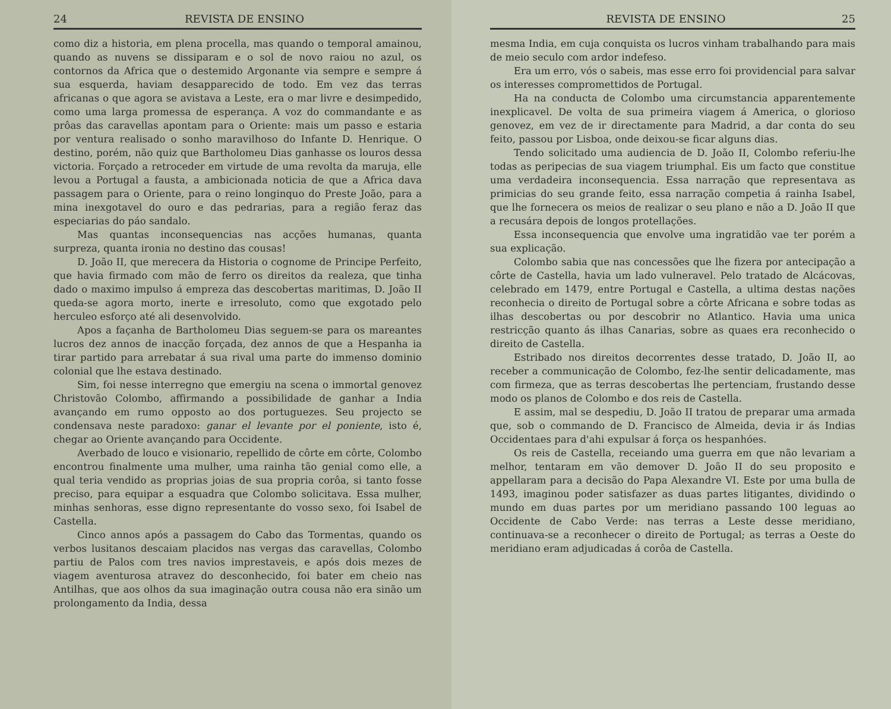24 REVISTA DE ENSINO
como diz a historia, em plena procella, mas quando o temporal amainou, quando as nuvens se dissiparam e o sol de novo raiou no azul, os contornos da Africa que o destemido Argonante via sempre e sempre á sua esquerda, haviam desapparecido de todo. Em vez das terras africanas o que agora se avistava a Leste, era o mar livre e desimpedido, como uma larga promessa de esperança. A voz do commandante e as prôas das caravellas apontam para o Oriente: mais um passo e estaria por ventura realisado o sonho maravilhoso do Infante D. Henrique. O destino, porém, não quiz que Bartholomeu Dias ganhasse os louros dessa victoria. Forçado a retroceder em virtude de uma revolta da maruja, elle levou a Portugal a fausta, a ambicionada noticia de que a Africa dava passagem para o Oriente, para o reino longinquo do Preste João, para a mina inexgotavel do ouro e das pedrarias, para a região feraz das especiarias do páo sandalo.
Mas quantas inconsequencias nas acções humanas, quanta surpreza, quanta ironia no destino das cousas!
D. João II, que merecera da Historia o cognome de Principe Perfeito, que havia firmado com mão de ferro os direitos da realeza, que tinha dado o maximo impulso á empreza das descobertas maritimas, D. João II queda-se agora morto, inerte e irresoluto, como que exgotado pelo herculeo esforço até ali desenvolvido.
Apos a façanha de Bartholomeu Dias seguem-se para os mareantes lucros dez annos de inacção forçada, dez annos de que a Hespanha ia tirar partido para arrebatar á sua rival uma parte do immenso dominio colonial que lhe estava destinado.
Sim, foi nesse interregno que emergiu na scena o immortal genovez Christovão Colombo, affirmando a possibilidade de ganhar a India avançando em rumo opposto ao dos portuguezes. Seu projecto se condensava neste paradoxo: ganar el levante por el poniente, isto é, chegar ao Oriente avançando para Occidente.
Averbado de louco e visionario, repellido de côrte em côrte, Colombo encontrou finalmente uma mulher, uma rainha tão genial como elle, a qual teria vendido as proprias joias de sua propria corôa, si tanto fosse preciso, para equipar a esquadra que Colombo solicitava. Essa mulher, minhas senhoras, esse digno representante do vosso sexo, foi Isabel de Castella.
Cinco annos após a passagem do Cabo das Tormentas, quando os verbos lusitanos descaiam placidos nas vergas das caravellas, Colombo partiu de Palos com tres navios imprestaveis, e após dois mezes de viagem aventurosa atravez do desconhecido, foi bater em cheio nas Antilhas, que aos olhos da sua imaginação outra cousa não era sinão um prolongamento da India, dessa
REVISTA DE ENSINO 25
mesma India, em cuja conquista os lucros vinham trabalhando para mais de meio seculo com ardor indefeso.
Era um erro, vós o sabeis, mas esse erro foi providencial para salvar os interesses compromettidos de Portugal.
Ha na conducta de Colombo uma circumstancia apparentemente inexplicavel. De volta de sua primeira viagem á America, o glorioso genovez, em vez de ir directamente para Madrid, a dar conta do seu feito, passou por Lisboa, onde deixou-se ficar alguns dias.
Tendo solicitado uma audiencia de D. João II, Colombo referiu-lhe todas as peripecias de sua viagem triumphal. Eis um facto que constitue uma verdadeira inconsequencia. Essa narração que representava as primicias do seu grande feito, essa narração competia á rainha Isabel, que lhe fornecera os meios de realizar o seu plano e não a D. João II que a recusára depois de longos protellações.
Essa inconsequencia que envolve uma ingratidão vae ter porém a sua explicação.
Colombo sabia que nas concessões que lhe fizera por antecipação a côrte de Castella, havia um lado vulneravel. Pelo tratado de Alcácovas, celebrado em 1479, entre Portugal e Castella, a ultima destas nações reconhecia o direito de Portugal sobre a côrte Africana e sobre todas as ilhas descobertas ou por descobrir no Atlantico. Havia uma unica restricção quanto ás ilhas Canarias, sobre as quaes era reconhecido o direito de Castella.
Estribado nos direitos decorrentes desse tratado, D. João II, ao receber a communicação de Colombo, fez-lhe sentir delicadamente, mas com firmeza, que as terras descobertas lhe pertenciam, frustando desse modo os planos de Colombo e dos reis de Castella.
E assim, mal se despediu, D. João II tratou de preparar uma armada que, sob o commando de D. Francisco de Almeida, devia ir ás Indias Occidentaes para d'ahi expulsar á força os hespanhóes.
Os reis de Castella, receiando uma guerra em que não levariam a melhor, tentaram em vão demover D. João II do seu proposito e appellaram para a decisão do Papa Alexandre VI. Este por uma bulla de 1493, imaginou poder satisfazer as duas partes litigantes, dividindo o mundo em duas partes por um meridiano passando 100 leguas ao Occidente de Cabo Verde: nas terras a Leste desse meridiano, continuava-se a reconhecer o direito de Portugal; as terras a Oeste do meridiano eram adjudicadas á corôa de Castella.